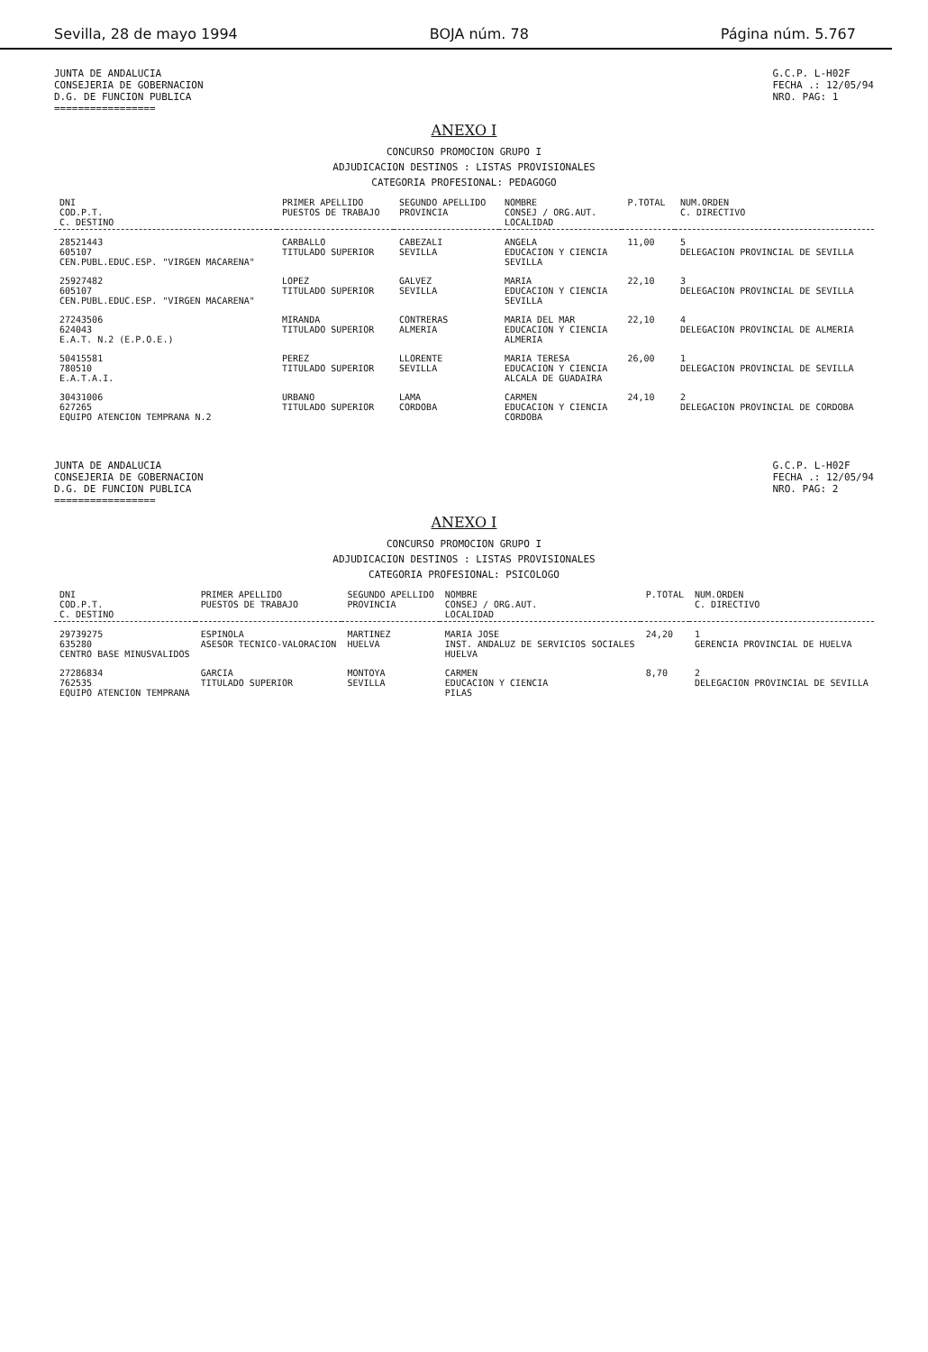Sevilla, 28 de mayo 1994 BOJA núm. 78 Página núm. 5.767
JUNTA DE ANDALUCIA
CONSEJERIA DE GOBERNACION
D.G. DE FUNCION PUBLICA
=================
G.C.P. L-H02F
FECHA .: 12/05/94
NRO. PAG: 1
ANEXO I
CONCURSO PROMOCION GRUPO I
ADJUDICACION DESTINOS : LISTAS PROVISIONALES
CATEGORIA PROFESIONAL: PEDAGOGO
| DNI COD.P.T. C. DESTINO | PRIMER APELLIDO PUESTOS DE TRABAJO | SEGUNDO APELLIDO PROVINCIA | NOMBRE CONSEJ / ORG.AUT. LOCALIDAD | P.TOTAL | NUM.ORDEN C. DIRECTIVO |
| --- | --- | --- | --- | --- | --- |
| 28521443 605107 CEN.PUBL.EDUC.ESP. "VIRGEN MACARENA" | CARBALLO TITULADO SUPERIOR | CABEZALI SEVILLA | ANGELA EDUCACION Y CIENCIA SEVILLA | 11,00 | 5 DELEGACION PROVINCIAL DE SEVILLA |
| 25927482 605107 CEN.PUBL.EDUC.ESP. "VIRGEN MACARENA" | LOPEZ TITULADO SUPERIOR | GALVEZ SEVILLA | MARIA EDUCACION Y CIENCIA SEVILLA | 22,10 | 3 DELEGACION PROVINCIAL DE SEVILLA |
| 27243506 624043 E.A.T. N.2 (E.P.O.E.) | MIRANDA TITULADO SUPERIOR | CONTRERAS ALMERIA | MARIA DEL MAR EDUCACION Y CIENCIA ALMERIA | 22,10 | 4 DELEGACION PROVINCIAL DE ALMERIA |
| 50415581 780510 E.A.T.A.I. | PEREZ TITULADO SUPERIOR | LLORENTE SEVILLA | MARIA TERESA EDUCACION Y CIENCIA ALCALA DE GUADAIRA | 26,00 | 1 DELEGACION PROVINCIAL DE SEVILLA |
| 30431006 627265 EQUIPO ATENCION TEMPRANA N.2 | URBANO TITULADO SUPERIOR | LAMA CORDOBA | CARMEN EDUCACION Y CIENCIA CORDOBA | 24,10 | 2 DELEGACION PROVINCIAL DE CORDOBA |
JUNTA DE ANDALUCIA
CONSEJERIA DE GOBERNACION
D.G. DE FUNCION PUBLICA
=================
G.C.P. L-H02F
FECHA .: 12/05/94
NRO. PAG: 2
ANEXO I
CONCURSO PROMOCION GRUPO I
ADJUDICACION DESTINOS : LISTAS PROVISIONALES
CATEGORIA PROFESIONAL: PSICOLOGO
| DNI COD.P.T. C. DESTINO | PRIMER APELLIDO PUESTOS DE TRABAJO | SEGUNDO APELLIDO PROVINCIA | NOMBRE CONSEJ / ORG.AUT. LOCALIDAD | P.TOTAL | NUM.ORDEN C. DIRECTIVO |
| --- | --- | --- | --- | --- | --- |
| 29739275 635280 CENTRO BASE MINUSVALIDOS | ESPINOLA ASESOR TECNICO-VALORACION | MARTINEZ HUELVA | MARIA JOSE INST. ANDALUZ DE SERVICIOS SOCIALES HUELVA | 24,20 | 1 GERENCIA PROVINCIAL DE HUELVA |
| 27286834 762535 EQUIPO ATENCION TEMPRANA | GARCIA TITULADO SUPERIOR | MONTOYA SEVILLA | CARMEN EDUCACION Y CIENCIA PILAS | 8,70 | 2 DELEGACION PROVINCIAL DE SEVILLA |